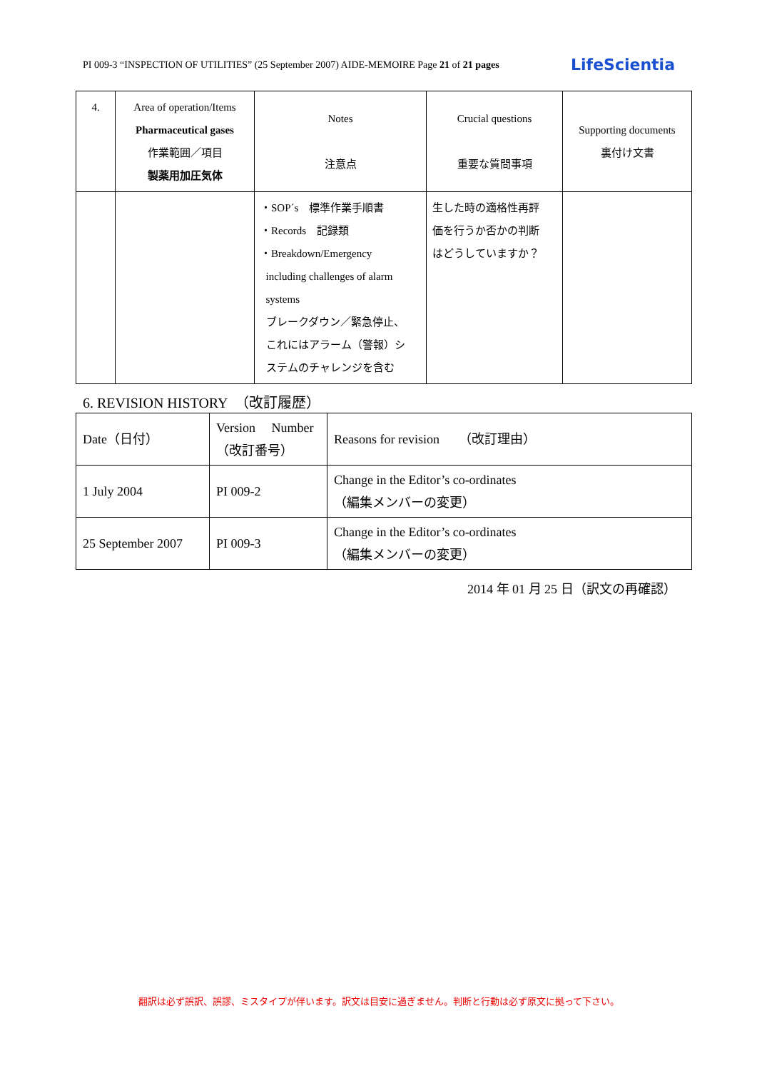PI 009-3 “INSPECTION OF UTILITIES” (25 September 2007) AIDE-MEMOIRE Page 21 of 21 pages LifeScientia
| 4. | Area of operation/Items Pharmaceutical gases 作業範囲／項目 製薬用加圧気体 | Notes 注意点 | Crucial questions 重要な質問事項 | Supporting documents 裏付け文書 |
| --- | --- | --- | --- | --- |
| | | ・SOP´s 標準作業手順書 ・Records 記録類 ・Breakdown/Emergency including challenges of alarm systems ブレークダウン／緊急停止、 これにはアラーム（警報）シ ステムのチャレンジを含む | 生した時の適格性再評 価を行うか否かの判断 はどうしていますか？ | |
6. REVISION HISTORY　（改訂履歴）
| Date（日付） | Version Number （改訂番号） | Reasons for revision （改訂理由） |
| 1 July 2004 | PI 009-2 | Change in the Editor’s co-ordinates （編集メンバーの変更） |
| 25 September 2007 | PI 009-3 | Change in the Editor’s co-ordinates （編集メンバーの変更） |
2014 年 01 月 25 日（訳文の再確認）
翻訳は必ず誤訳、誤謬、ミスタイプが伴います。訳文は目安に過ぎません。判断と行動は必ず原文に拠って下さい。